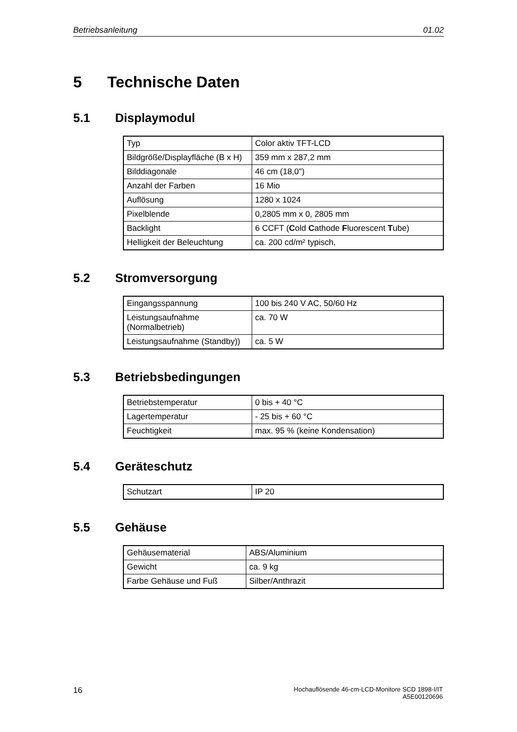Betriebsanleitung 01.02
5 Technische Daten
5.1 Displaymodul
| Typ | Color aktiv TFT-LCD |
| Bildgröße/Displayfläche (B x H) | 359 mm x 287,2 mm |
| Bilddiagonale | 46 cm (18,0") |
| Anzahl der Farben | 16 Mio |
| Auflösung | 1280 x 1024 |
| Pixelblende | 0,2805 mm x 0, 2805 mm |
| Backlight | 6 CCFT ( C old C athode F luorescent T ube) |
| Helligkeit der Beleuchtung | ca. 200 cd/m² typisch, |
5.2 Stromversorgung
| Eingangsspannung | 100 bis 240 V AC, 50/60 Hz |
| Leistungsaufnahme (Normalbetrieb) | ca. 70 W |
| Leistungsaufnahme (Standby)) | ca. 5 W |
5.3 Betriebsbedingungen
| Betriebstemperatur | 0 bis + 40 °C |
| Lagertemperatur | - 25 bis + 60 °C |
| Feuchtigkeit | max. 95 % (keine Kondensation) |
5.4 Geräteschutz
| Schutzart | IP 20 |
5.5 Gehäuse
| Gehäusematerial | ABS/Aluminium |
| Gewicht | ca. 9 kg |
| Farbe Gehäuse und Fuß | Silber/Anthrazit |
16 Hochauflösende 46-cm-LCD-Monitore SCD 1898-I/IT
A5E00120696